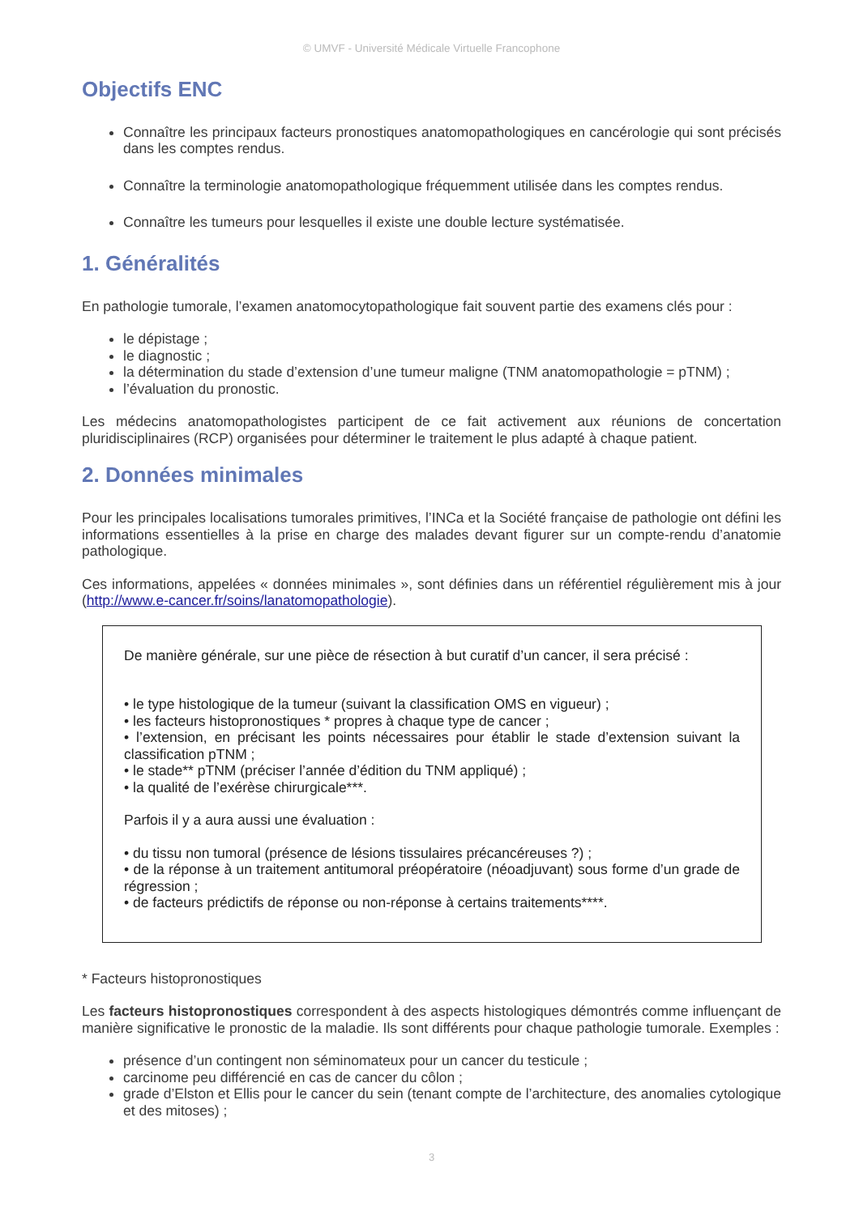© UMVF - Université Médicale Virtuelle Francophone
Objectifs ENC
Connaître les principaux facteurs pronostiques anatomopathologiques en cancérologie qui sont précisés dans les comptes rendus.
Connaître la terminologie anatomopathologique fréquemment utilisée dans les comptes rendus.
Connaître les tumeurs pour lesquelles il existe une double lecture systématisée.
1. Généralités
En pathologie tumorale, l’examen anatomocytopathologique fait souvent partie des examens clés pour :
le dépistage ;
le diagnostic ;
la détermination du stade d’extension d’une tumeur maligne (TNM anatomopathologie = pTNM) ;
l’évaluation du pronostic.
Les médecins anatomopathologistes participent de ce fait activement aux réunions de concertation pluridisciplinaires (RCP) organisées pour déterminer le traitement le plus adapté à chaque patient.
2. Données minimales
Pour les principales localisations tumorales primitives, l’INCa et la Société française de pathologie ont défini les informations essentielles à la prise en charge des malades devant figurer sur un compte-rendu d’anatomie pathologique.
Ces informations, appelées « données minimales », sont définies dans un référentiel régulièrement mis à jour (http://www.e-cancer.fr/soins/lanatomopathologie).
De manière générale, sur une pièce de résection à but curatif d’un cancer, il sera précisé :
• le type histologique de la tumeur (suivant la classification OMS en vigueur) ;
• les facteurs histopronostiques * propres à chaque type de cancer ;
• l’extension, en précisant les points nécessaires pour établir le stade d’extension suivant la classification pTNM ;
• le stade** pTNM (préciser l’année d’édition du TNM appliqué) ;
• la qualité de l’exérèse chirurgicale***.
Parfois il y a aura aussi une évaluation :
• du tissu non tumoral (présence de lésions tissulaires précancéreuses ?) ;
• de la réponse à un traitement antitumoral préopératoire (néoadjuvant) sous forme d’un grade de régression ;
• de facteurs prédictifs de réponse ou non-réponse à certains traitements****.
* Facteurs histopronostiques
Les facteurs histopronostiques correspondent à des aspects histologiques démontrés comme influençant de manière significative le pronostic de la maladie. Ils sont différents pour chaque pathologie tumorale. Exemples :
présence d’un contingent non séminomateux pour un cancer du testicule ;
carcinome peu différencié en cas de cancer du côlon ;
grade d’Elston et Ellis pour le cancer du sein (tenant compte de l’architecture, des anomalies cytologique et des mitoses) ;
3